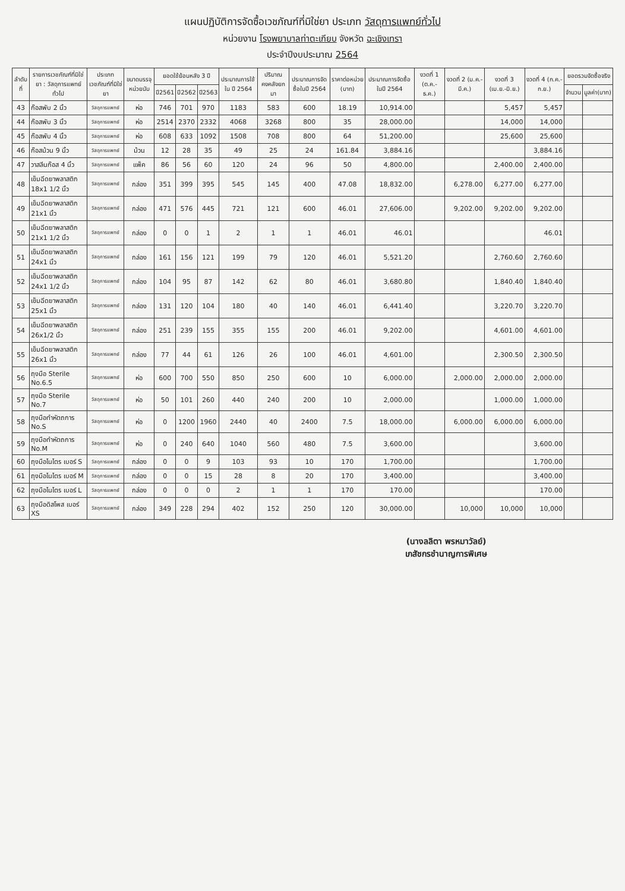แผนปฏิบัติการจัดซื้อเวชภัณฑ์ที่มิใช่ยา ประเภท วัสดุการแพทย์ทั่วไป
หน่วยงาน โรงพยาบาลท่าตะเกียบ จังหวัด ฉะเชิงเทรา
ประจำปีงบประมาณ 2564
| ลำดับที่ | รายการเวชภัณฑ์ที่มิใช่ยา : วัสดุการแพทย์ทั่วไป | ประเภทเวชภัณฑ์ที่มิใช่ยา | ขนาดบรรจุ หน่วยนับ | ยอดใช้ย้อนหลัง 3 ปี | | | ประมาณการใช้ใน ปี 2564 | ปริมาณคงคลังยกมา | ประมาณการจัดซื้อในปี 2564 | ราคาต่อหน่วย (บาท) | ประมาณการจัดซื้อในปี 2564 | งวดที่ 1 (ต.ค.-ธ.ค.) | งวดที่ 2 (ม.ค.-มี.ค.) | งวดที่ 3 (เม.ย.-มิ.ย.) | งวดที่ 4 (ก.ค.-ก.ย.) | ยอดรวมจัดซื้อจริง | |
| --- | --- | --- | --- | --- | --- | --- | --- | --- | --- | --- | --- | --- | --- | --- | --- | --- | --- |
| | | | | ปี2561 | ปี2562 | ปี2563 | | | | | | | | | | จำนวน | มูลค่า(บาท) |
| 43 | ก๊อสพับ 2 นิ้ว | วัสดุการแพทย์ | ห่อ | 746 | 701 | 970 | 1183 | 583 | 600 | 18.19 | 10,914.00 | | | 5,457 | 5,457 | | |
| 44 | ก๊อสพับ 3 นิ้ว | วัสดุการแพทย์ | ห่อ | 2514 | 2370 | 2332 | 4068 | 3268 | 800 | 35 | 28,000.00 | | | 14,000 | 14,000 | | |
| 45 | ก๊อสพับ 4 นิ้ว | วัสดุการแพทย์ | ห่อ | 608 | 633 | 1092 | 1508 | 708 | 800 | 64 | 51,200.00 | | | 25,600 | 25,600 | | |
| 46 | ก๊อสม้วน 9 นิ้ว | วัสดุการแพทย์ | ม้วน | 12 | 28 | 35 | 49 | 25 | 24 | 161.84 | 3,884.16 | | | | 3,884.16 | | |
| 47 | วาสลีนก๊อส 4 นิ้ว | วัสดุการแพทย์ | แพ็ค | 86 | 56 | 60 | 120 | 24 | 96 | 50 | 4,800.00 | | | 2,400.00 | 2,400.00 | | |
| 48 | เข็มฉีดยาพลาสติก 18x1 1/2 นิ้ว | วัสดุการแพทย์ | กล่อง | 351 | 399 | 395 | 545 | 145 | 400 | 47.08 | 18,832.00 | | 6,278.00 | 6,277.00 | 6,277.00 | | |
| 49 | เข็มฉีดยาพลาสติก 21x1 นิ้ว | วัสดุการแพทย์ | กล่อง | 471 | 576 | 445 | 721 | 121 | 600 | 46.01 | 27,606.00 | | 9,202.00 | 9,202.00 | 9,202.00 | | |
| 50 | เข็มฉีดยาพลาสติก 21x1 1/2 นิ้ว | วัสดุการแพทย์ | กล่อง | 0 | 0 | 1 | 2 | 1 | 1 | 46.01 | 46.01 | | | | 46.01 | | |
| 51 | เข็มฉีดยาพลาสติก 24x1 นิ้ว | วัสดุการแพทย์ | กล่อง | 161 | 156 | 121 | 199 | 79 | 120 | 46.01 | 5,521.20 | | | 2,760.60 | 2,760.60 | | |
| 52 | เข็มฉีดยาพลาสติก 24x1 1/2 นิ้ว | วัสดุการแพทย์ | กล่อง | 104 | 95 | 87 | 142 | 62 | 80 | 46.01 | 3,680.80 | | | 1,840.40 | 1,840.40 | | |
| 53 | เข็มฉีดยาพลาสติก 25x1 นิ้ว | วัสดุการแพทย์ | กล่อง | 131 | 120 | 104 | 180 | 40 | 140 | 46.01 | 6,441.40 | | | 3,220.70 | 3,220.70 | | |
| 54 | เข็มฉีดยาพลาสติก 26x1/2 นิ้ว | วัสดุการแพทย์ | กล่อง | 251 | 239 | 155 | 355 | 155 | 200 | 46.01 | 9,202.00 | | | 4,601.00 | 4,601.00 | | |
| 55 | เข็มฉีดยาพลาสติก 26x1 นิ้ว | วัสดุการแพทย์ | กล่อง | 77 | 44 | 61 | 126 | 26 | 100 | 46.01 | 4,601.00 | | | 2,300.50 | 2,300.50 | | |
| 56 | ถุงมือ Sterile No.6.5 | วัสดุการแพทย์ | ห่อ | 600 | 700 | 550 | 850 | 250 | 600 | 10 | 6,000.00 | | 2,000.00 | 2,000.00 | 2,000.00 | | |
| 57 | ถุงมือ Sterile No.7 | วัสดุการแพทย์ | ห่อ | 50 | 101 | 260 | 440 | 240 | 200 | 10 | 2,000.00 | | | 1,000.00 | 1,000.00 | | |
| 58 | ถุงมือทำหัตถการ No.S | วัสดุการแพทย์ | ห่อ | 0 | 1200 | 1960 | 2440 | 40 | 2400 | 7.5 | 18,000.00 | | 6,000.00 | 6,000.00 | 6,000.00 | | |
| 59 | ถุงมือทำหัตถการ No.M | วัสดุการแพทย์ | ห่อ | 0 | 240 | 640 | 1040 | 560 | 480 | 7.5 | 3,600.00 | | | | 3,600.00 | | |
| 60 | ถุงมือไนไตร เบอร์ S | วัสดุการแพทย์ | กล่อง | 0 | 0 | 9 | 103 | 93 | 10 | 170 | 1,700.00 | | | | 1,700.00 | | |
| 61 | ถุงมือไนไตร เบอร์ M | วัสดุการแพทย์ | กล่อง | 0 | 0 | 15 | 28 | 8 | 20 | 170 | 3,400.00 | | | | 3,400.00 | | |
| 62 | ถุงมือไนไตร เบอร์ L | วัสดุการแพทย์ | กล่อง | 0 | 0 | 0 | 2 | 1 | 1 | 170 | 170.00 | | | | 170.00 | | |
| 63 | ถุงมือดิสโพส เบอร์ XS | วัสดุการแพทย์ | กล่อง | 349 | 228 | 294 | 402 | 152 | 250 | 120 | 30,000.00 | | 10,000 | 10,000 | 10,000 | | |
(นางลลิตา พรหมาวัลย์)
เภสัชกรชำนาญการพิเศษ